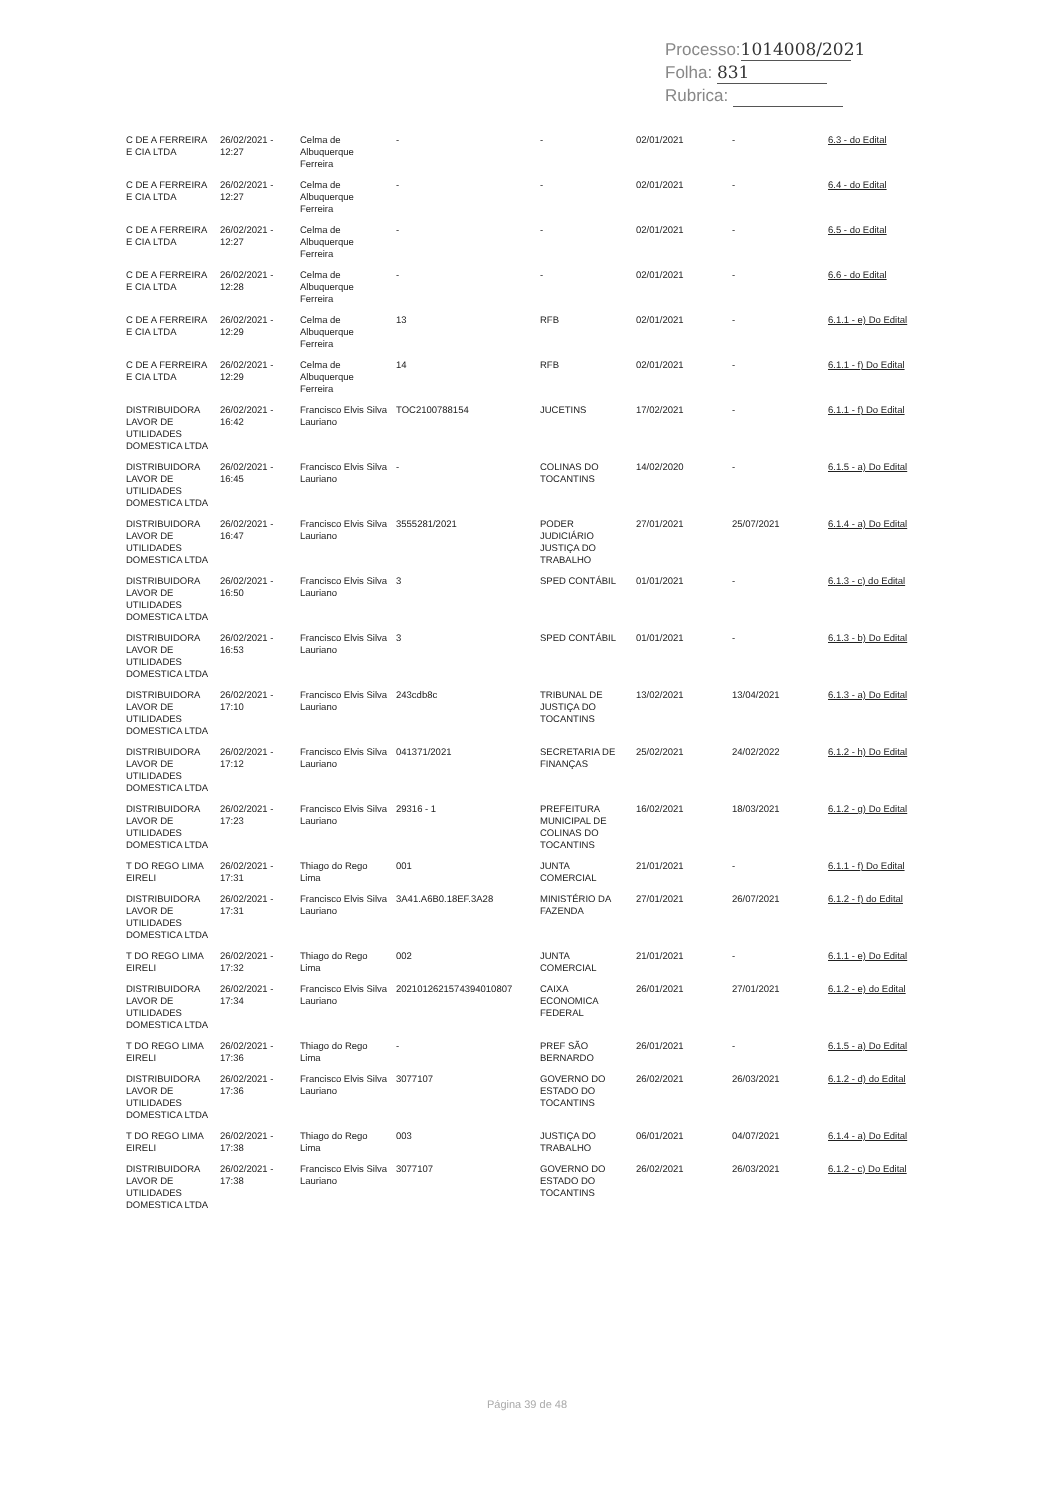Processo: 1014008/2021
Folha: 831
Rubrica:
| C DE A FERREIRA E CIA LTDA | 26/02/2021 - 12:27 | Celma de Albuquerque Ferreira | - | - | 02/01/2021 | - | 6.3 - do Edital |
| C DE A FERREIRA E CIA LTDA | 26/02/2021 - 12:27 | Celma de Albuquerque Ferreira | - | - | 02/01/2021 | - | 6.4 - do Edital |
| C DE A FERREIRA E CIA LTDA | 26/02/2021 - 12:27 | Celma de Albuquerque Ferreira | - | - | 02/01/2021 | - | 6.5 - do Edital |
| C DE A FERREIRA E CIA LTDA | 26/02/2021 - 12:28 | Celma de Albuquerque Ferreira | - | - | 02/01/2021 | - | 6.6 - do Edital |
| C DE A FERREIRA E CIA LTDA | 26/02/2021 - 12:29 | Celma de Albuquerque Ferreira | 13 | RFB | 02/01/2021 | - | 6.1.1 - e) Do Edital |
| C DE A FERREIRA E CIA LTDA | 26/02/2021 - 12:29 | Celma de Albuquerque Ferreira | 14 | RFB | 02/01/2021 | - | 6.1.1 - f) Do Edital |
| DISTRIBUIDORA LAVOR DE UTILIDADES DOMESTICA LTDA | 26/02/2021 - 16:42 | Francisco Elvis Silva Lauriano | TOC2100788154 | JUCETINS | 17/02/2021 | - | 6.1.1 - f) Do Edital |
| DISTRIBUIDORA LAVOR DE UTILIDADES DOMESTICA LTDA | 26/02/2021 - 16:45 | Francisco Elvis Silva Lauriano | - | COLINAS DO TOCANTINS | 14/02/2020 | - | 6.1.5 - a) Do Edital |
| DISTRIBUIDORA LAVOR DE UTILIDADES DOMESTICA LTDA | 26/02/2021 - 16:47 | Francisco Elvis Silva Lauriano | 3555281/2021 | PODER JUDICIÁRIO JUSTIÇA DO TRABALHO | 27/01/2021 | 25/07/2021 | 6.1.4 - a) Do Edital |
| DISTRIBUIDORA LAVOR DE UTILIDADES DOMESTICA LTDA | 26/02/2021 - 16:50 | Francisco Elvis Silva Lauriano | 3 | SPED CONTÁBIL | 01/01/2021 | - | 6.1.3 - c) do Edital |
| DISTRIBUIDORA LAVOR DE UTILIDADES DOMESTICA LTDA | 26/02/2021 - 16:53 | Francisco Elvis Silva Lauriano | 3 | SPED CONTÁBIL | 01/01/2021 | - | 6.1.3 - b) Do Edital |
| DISTRIBUIDORA LAVOR DE UTILIDADES DOMESTICA LTDA | 26/02/2021 - 17:10 | Francisco Elvis Silva Lauriano | 243cdb8c | TRIBUNAL DE JUSTIÇA DO TOCANTINS | 13/02/2021 | 13/04/2021 | 6.1.3 - a) Do Edital |
| DISTRIBUIDORA LAVOR DE UTILIDADES DOMESTICA LTDA | 26/02/2021 - 17:12 | Francisco Elvis Silva Lauriano | 041371/2021 | SECRETARIA DE FINANÇAS | 25/02/2021 | 24/02/2022 | 6.1.2 - h) Do Edital |
| DISTRIBUIDORA LAVOR DE UTILIDADES DOMESTICA LTDA | 26/02/2021 - 17:23 | Francisco Elvis Silva Lauriano | 29316 - 1 | PREFEITURA MUNICIPAL DE COLINAS DO TOCANTINS | 16/02/2021 | 18/03/2021 | 6.1.2 - g) Do Edital |
| T DO REGO LIMA EIRELI | 26/02/2021 - 17:31 | Thiago do Rego Lima | 001 | JUNTA COMERCIAL | 21/01/2021 | - | 6.1.1 - f) Do Edital |
| DISTRIBUIDORA LAVOR DE UTILIDADES DOMESTICA LTDA | 26/02/2021 - 17:31 | Francisco Elvis Silva Lauriano | 3A41.A6B0.18EF.3A28 | MINISTÉRIO DA FAZENDA | 27/01/2021 | 26/07/2021 | 6.1.2 - f) do Edital |
| T DO REGO LIMA EIRELI | 26/02/2021 - 17:32 | Thiago do Rego Lima | 002 | JUNTA COMERCIAL | 21/01/2021 | - | 6.1.1 - e) Do Edital |
| DISTRIBUIDORA LAVOR DE UTILIDADES DOMESTICA LTDA | 26/02/2021 - 17:34 | Francisco Elvis Silva Lauriano | 2021012621574394010807 | CAIXA ECONOMICA FEDERAL | 26/01/2021 | 27/01/2021 | 6.1.2 - e) do Edital |
| T DO REGO LIMA EIRELI | 26/02/2021 - 17:36 | Thiago do Rego Lima | - | PREF SÃO BERNARDO | 26/01/2021 | - | 6.1.5 - a) Do Edital |
| DISTRIBUIDORA LAVOR DE UTILIDADES DOMESTICA LTDA | 26/02/2021 - 17:36 | Francisco Elvis Silva Lauriano | 3077107 | GOVERNO DO ESTADO DO TOCANTINS | 26/02/2021 | 26/03/2021 | 6.1.2 - d) do Edital |
| T DO REGO LIMA EIRELI | 26/02/2021 - 17:38 | Thiago do Rego Lima | 003 | JUSTIÇA DO TRABALHO | 06/01/2021 | 04/07/2021 | 6.1.4 - a) Do Edital |
| DISTRIBUIDORA LAVOR DE UTILIDADES DOMESTICA LTDA | 26/02/2021 - 17:38 | Francisco Elvis Silva Lauriano | 3077107 | GOVERNO DO ESTADO DO TOCANTINS | 26/02/2021 | 26/03/2021 | 6.1.2 - c) Do Edital |
Página 39 de 48